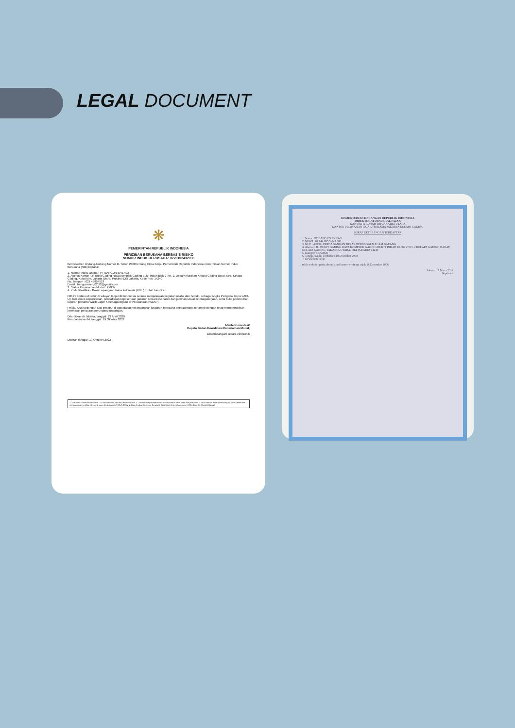LEGAL DOCUMENT
❋
PEMERINTAH REPUBLIK INDONESIA
PERIZINAN BERUSAHA BERBASIS RISIKO
NOMOR INDUK BERUSAHA: 0220102432033
Berdasarkan Undang-Undang Nomor 11 Tahun 2020 tentang Cipta Kerja, Pemerintah Republik Indonesia menerbitkan Nomor Induk Berusaha (NIB) kepada:
1. Nama Pelaku Usaha : PT BANGUN ENERGI
2. Alamat Kantor : Jl. Bukit Gading Raya Komplek Gading Bukit Indah Blok V No. 2, Desa/Kelurahan Kelapa Gading Barat, Kec. Kelapa Gading, Kota Adm. Jakarta Utara, Provinsi DKI Jakarta, Kode Pos: 14240
No. Telepon : 021 45854518
Email : bangunenergi2022@gmail.com
3. Status Penanaman Modal : PMDN
4. Kode Klasifikasi Baku Lapangan Usaha Indonesia (KBLI) : Lihat Lampiran
NIB ini berlaku di seluruh wilayah Republik Indonesia selama menjalankan kegiatan usaha dan berlaku sebagai Angka Pengenal Impor (API-U), hak akses kepabeanan, pendaftaran kepesertaan jaminan sosial kesehatan dan jaminan sosial ketenagakerjaan, serta bukti pemenuhan laporan pertama Wajib Lapor Ketenagakerjaan di Perusahaan (WLKP).
Pelaku Usaha dengan NIB tersebut di atas dapat melaksanakan kegiatan berusaha sebagaimana terlampir dengan tetap memperhatikan ketentuan peraturan perundang-undangan.
Diterbitkan di Jakarta, tanggal: 23 April 2020
Perubahan ke-14, tanggal: 19 Oktober 2022
Menteri Investasi/
Kepala Badan Koordinasi Penanaman Modal,
Ditandatangani secara elektronik
Dicetak tanggal: 19 Oktober 2022
1. Dokumen ini diterbitkan sistem OSS berdasarkan data dari Pelaku Usaha. 2. Dalam hal terjadi kekeliruan isi dokumen ini akan dilakukan perbaikan. 3. Dokumen ini telah ditandatangani secara elektronik menggunakan sertifikat elektronik yang diterbitkan oleh BSrE-BSSN. 4. Data lengkap Perizinan Berusaha dapat diperoleh melalui sistem OSS. Balai Sertifikasi Elektronik
KEMENTERIAN KEUANGAN REPUBLIK INDONESIA
DIREKTORAT JENDERAL PAJAK
KANTOR WILAYAH DJP JAKARTA UTARA
KANTOR PELAYANAN PAJAK PRATAMA JAKARTA KELAPA GADING
SURAT KETERANGAN TERDAFTAR
1. Nama : PT BANGUN ENERGI
2. NPWP : 02.844.095.5-043.000
3. KLU : 46900 - PERDAGANGAN BESAR BERBAGAI MACAM BARANG
4. Alamat : JL. BUKIT GADING RAYA KOMPLEK GADING BUKIT INDAH BLOK V NO. 2 KELAPA GADING BARAT, KELAPA GADING, JAKARTA UTARA, DKI JAKARTA 14240
5. Kategori : BADAN
6. Tanggal Mulai Terdaftar : 18 Desember 2008
7. Kewajiban Pajak
telah terdaftar pada administrasi kantor terhitung sejak 18 Desember 2008
Jakarta, 17 Maret 2014
Supriyadi